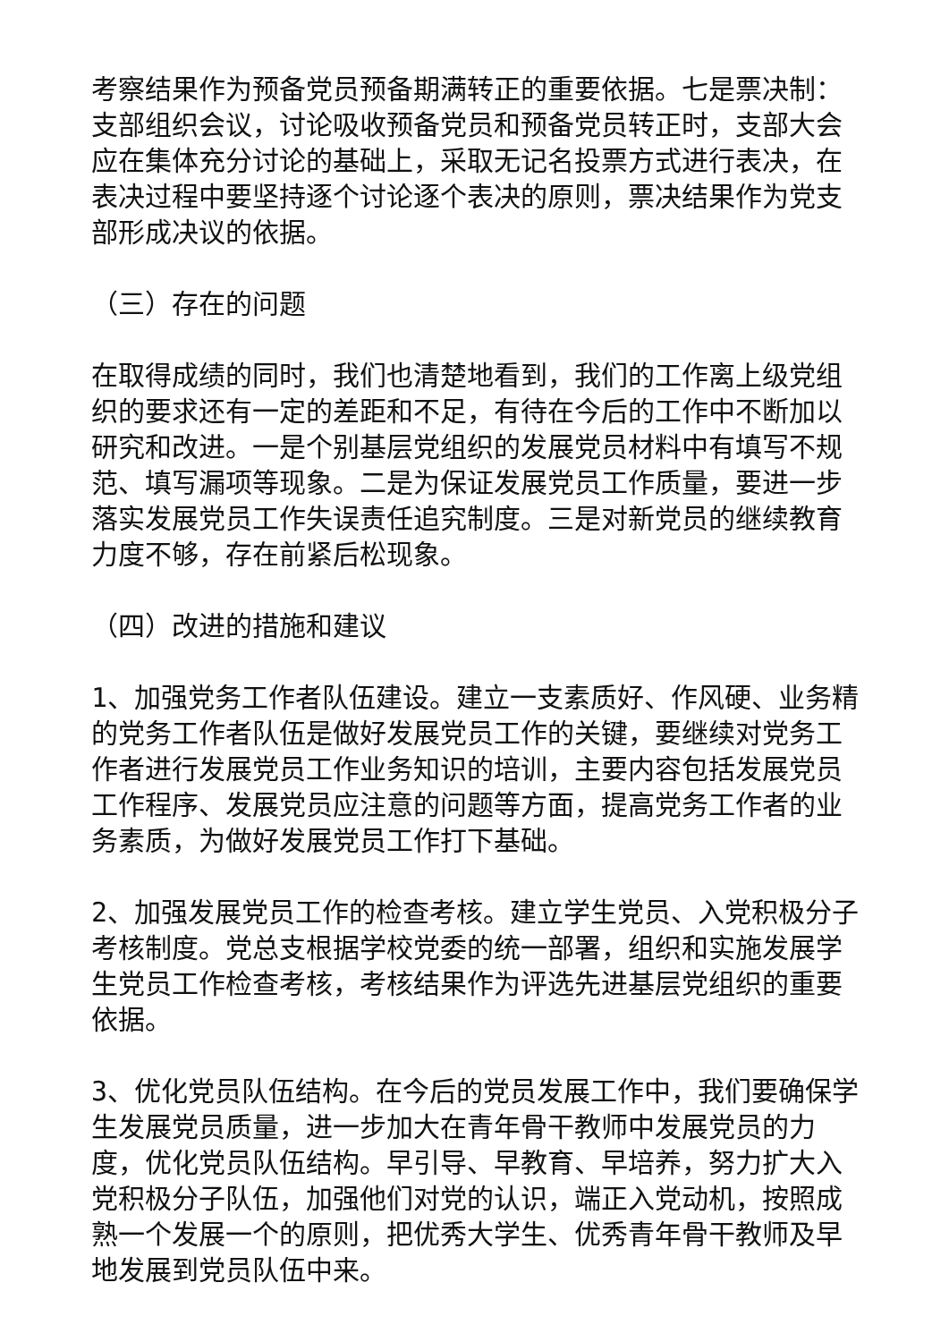考察结果作为预备党员预备期满转正的重要依据。七是票决制：支部组织会议，讨论吸收预备党员和预备党员转正时，支部大会应在集体充分讨论的基础上，采取无记名投票方式进行表决，在表决过程中要坚持逐个讨论逐个表决的原则，票决结果作为党支部形成决议的依据。
（三）存在的问题
在取得成绩的同时，我们也清楚地看到，我们的工作离上级党组织的要求还有一定的差距和不足，有待在今后的工作中不断加以研究和改进。一是个别基层党组织的发展党员材料中有填写不规范、填写漏项等现象。二是为保证发展党员工作质量，要进一步落实发展党员工作失误责任追究制度。三是对新党员的继续教育力度不够，存在前紧后松现象。
（四）改进的措施和建议
1、加强党务工作者队伍建设。建立一支素质好、作风硬、业务精的党务工作者队伍是做好发展党员工作的关键，要继续对党务工作者进行发展党员工作业务知识的培训，主要内容包括发展党员工作程序、发展党员应注意的问题等方面，提高党务工作者的业务素质，为做好发展党员工作打下基础。
2、加强发展党员工作的检查考核。建立学生党员、入党积极分子考核制度。党总支根据学校党委的统一部署，组织和实施发展学生党员工作检查考核，考核结果作为评选先进基层党组织的重要依据。
3、优化党员队伍结构。在今后的党员发展工作中，我们要确保学生发展党员质量，进一步加大在青年骨干教师中发展党员的力度，优化党员队伍结构。早引导、早教育、早培养，努力扩大入党积极分子队伍，加强他们对党的认识，端正入党动机，按照成熟一个发展一个的原则，把优秀大学生、优秀青年骨干教师及早地发展到党员队伍中来。